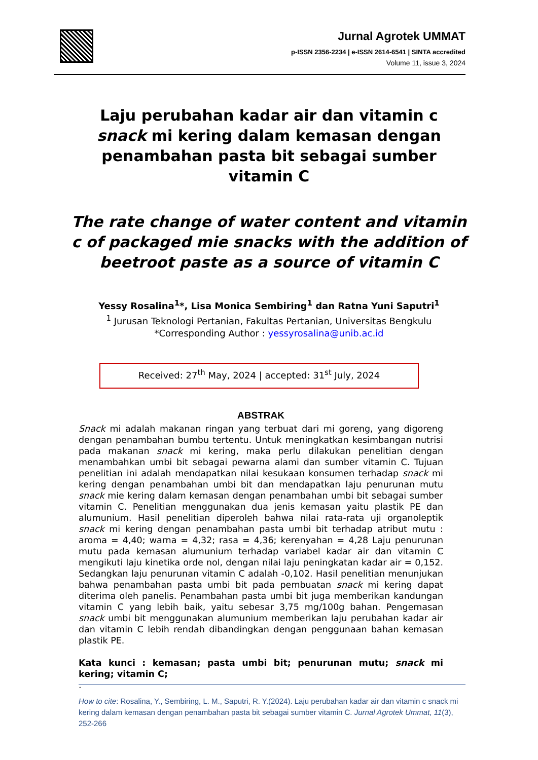Jurnal Agrotek UMMAT
p-ISSN 2356-2234 | e-ISSN 2614-6541 | SINTA accredited
Volume 11, issue 3, 2024
Laju perubahan kadar air dan vitamin c snack mi kering dalam kemasan dengan penambahan pasta bit sebagai sumber vitamin C
The rate change of water content and vitamin c of packaged mie snacks with the addition of beetroot paste as a source of vitamin C
Yessy Rosalina<sup>1</sup>*, Lisa Monica Sembiring<sup>1</sup> dan Ratna Yuni Saputri<sup>1</sup>
<sup>1</sup> Jurusan Teknologi Pertanian, Fakultas Pertanian, Universitas Bengkulu
*Corresponding Author : yessyrosalina@unib.ac.id
Received: 27<sup>th</sup> May, 2024 | accepted: 31<sup>st</sup> July, 2024
ABSTRAK
Snack mi adalah makanan ringan yang terbuat dari mi goreng, yang digoreng dengan penambahan bumbu tertentu. Untuk meningkatkan kesimbangan nutrisi pada makanan snack mi kering, maka perlu dilakukan penelitian dengan menambahkan umbi bit sebagai pewarna alami dan sumber vitamin C. Tujuan penelitian ini adalah mendapatkan nilai kesukaan konsumen terhadap snack mi kering dengan penambahan umbi bit dan mendapatkan laju penurunan mutu snack mie kering dalam kemasan dengan penambahan umbi bit sebagai sumber vitamin C. Penelitian menggunakan dua jenis kemasan yaitu plastik PE dan alumunium. Hasil penelitian diperoleh bahwa nilai rata-rata uji organoleptik snack mi kering dengan penambahan pasta umbi bit terhadap atribut mutu : aroma = 4,40; warna = 4,32; rasa = 4,36; kerenyahan = 4,28 Laju penurunan mutu pada kemasan alumunium terhadap variabel kadar air dan vitamin C mengikuti laju kinetika orde nol, dengan nilai laju peningkatan kadar air = 0,152. Sedangkan laju penurunan vitamin C adalah -0,102. Hasil penelitian menunjukan bahwa penambahan pasta umbi bit pada pembuatan snack mi kering dapat diterima oleh panelis. Penambahan pasta umbi bit juga memberikan kandungan vitamin C yang lebih baik, yaitu sebesar 3,75 mg/100g bahan. Pengemasan snack umbi bit menggunakan alumunium memberikan laju perubahan kadar air dan vitamin C lebih rendah dibandingkan dengan penggunaan bahan kemasan plastik PE.
Kata kunci : kemasan; pasta umbi bit; penurunan mutu; snack mi kering; vitamin C;
.
How to cite: Rosalina, Y., Sembiring, L. M., Saputri, R. Y.(2024). Laju perubahan kadar air dan vitamin c snack mi kering dalam kemasan dengan penambahan pasta bit sebagai sumber vitamin C. Jurnal Agrotek Ummat, 11(3), 252-266